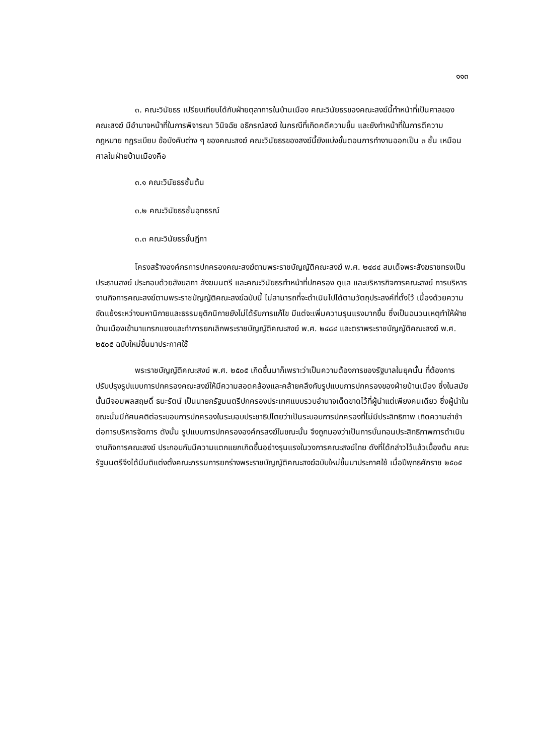๑๑๓
๓. คณะวินัยธร เปรียบเทียบได้กับฝ่ายตุลาการในบ้านเมือง คณะวินัยธรของคณะสงฆ์นี้ทำหน้าที่เป็นศาลของคณะสงฆ์ มีอำนาจหน้าที่ในการพิจารณา วินิจฉัย อธิกรณ์สงฆ์ ในกรณีที่เกิดคดีความขึ้น และยังทำหน้าที่ในการตีความกฎหมาย กฎระเบียบ ข้อบังคับต่าง ๆ ของคณะสงฆ์ คณะวินัยธรของสงฆ์นี้ยังแบ่งขั้นตอนการทำงานออกเป็น ๓ ชั้น เหมือนศาลในฝ่ายบ้านเมืองคือ
๓.๑ คณะวินัยธรชั้นต้น
๓.๒ คณะวินัยธรชั้นอุทธรณ์
๓.๓ คณะวินัยธรชั้นฎีกา
โครงสร้างองค์กรการปกครองคณะสงฆ์ตามพระราชบัญญัติคณะสงฆ์ พ.ศ. ๒๔๘๔ สมเด็จพระสังฆราชทรงเป็นประธานสงฆ์ ประกอบด้วยสังฆสภา สังฆมนตรี และคณะวินัยธรทำหน้าที่ปกครอง ดูแล และบริหารกิจการคณะสงฆ์ การบริหารงานกิจการคณะสงฆ์ตามพระราชบัญญัติคณะสงฆ์ฉบับนี้ ไม่สามารถที่จะดำเนินไปได้ตามวัตถุประสงค์ที่ตั้งไว้ เนื่องด้วยความขัดแย้งระหว่างมหานิกายและธรรมยุติกนิกายยังไม่ได้รับการแก้ไข มีแต่จะเพิ่มความรุนแรงมากขึ้น ซึ่งเป็นฉนวนเหตุทำให้ฝ่ายบ้านเมืองเข้ามาแทรกแซงและทำการยกเลิกพระราชบัญญัติคณะสงฆ์ พ.ศ. ๒๔๘๔ และตราพระราชบัญญัติคณะสงฆ์ พ.ศ. ๒๕๐๕ ฉบับใหม่ขึ้นมาประกาศใช้
พระราชบัญญัติคณะสงฆ์ พ.ศ. ๒๕๐๕ เกิดขึ้นมาก็เพราะว่าเป็นความต้องการของรัฐบาลในยุคนั้น ที่ต้องการปรับปรุงรูปแบบการปกครองคณะสงฆ์ให้มีความสอดคล้องและคล้ายคลึงกับรูปแบบการปกครองของฝ่ายบ้านเมือง ซึ่งในสมัยนั้นมีจอมพลสฤษดิ์ ธนะรัตน์ เป็นนายกรัฐมนตรีปกครองประเทศแบบรวบอำนาจเด็ดขาดไว้ที่ผู้นำแต่เพียงคนเดียว ซึ่งผู้นำในขณะนั้นมีทัศนคติต่อระบอบการปกครองในระบอบประชาธิปไตยว่าเป็นระบอบการปกครองที่ไม่มีประสิทธิภาพ เกิดความล่าช้าต่อการบริหารจัดการ ดังนั้น รูปแบบการปกครององค์กรสงฆ์ในขณะนั้น จึงถูกมองว่าเป็นการบั่นทอนประสิทธิภาพการดำเนินงานกิจการคณะสงฆ์ ประกอบกับมีความแตกแยกเกิดขึ้นอย่างรุนแรงในวงการคณะสงฆ์ไทย ดังที่ได้กล่าวไว้แล้วเบื้องต้น คณะรัฐมนตรีจึงได้มีมติแต่งตั้งคณะกรรมการยกร่างพระราชบัญญัติคณะสงฆ์ฉบับใหม่ขึ้นมาประกาศใช้ เมื่อปีพุทธศักราช ๒๕๐๕